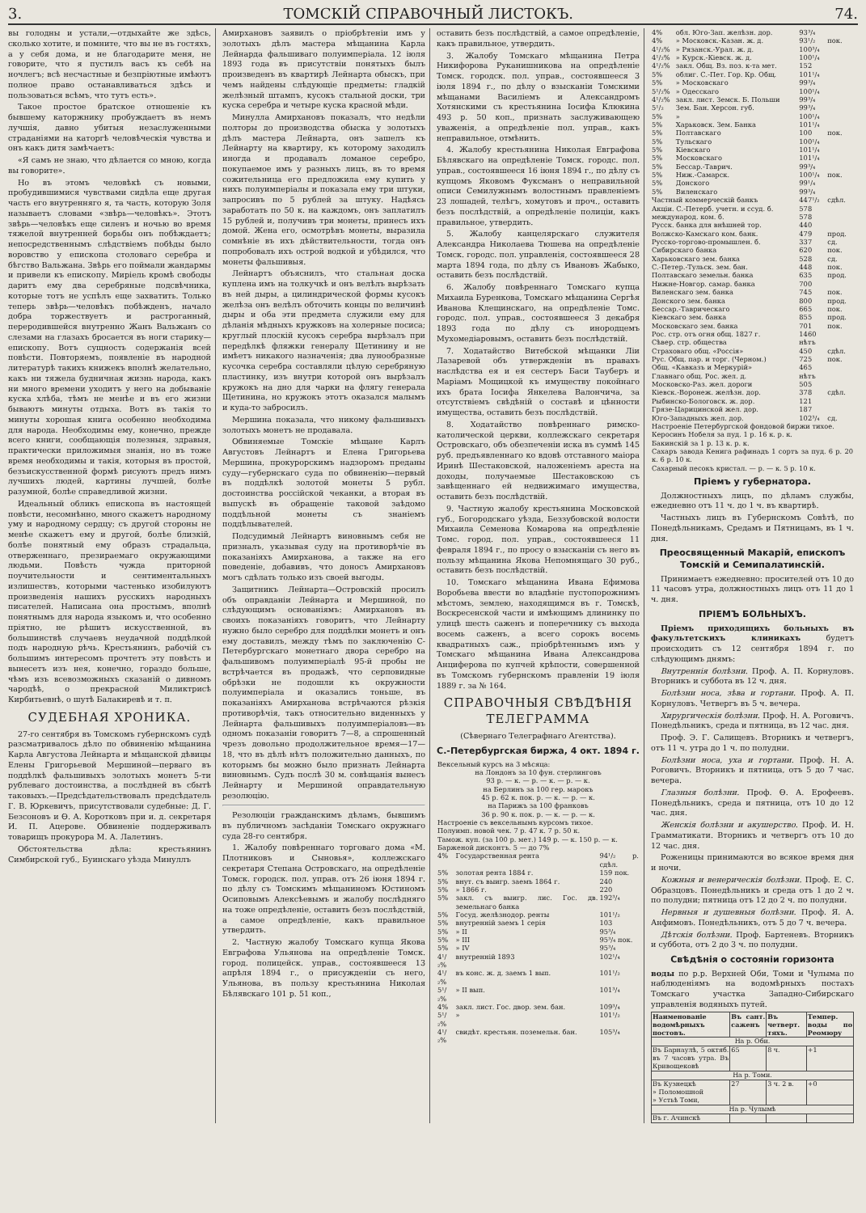3. ТОМСКІЙ СПРАВОЧНЫЙ ЛИСТОКЪ. 74.
вы голодны и устали,—отдыхайте же здѣсь, сколько хотите, и помните, что вы не въ гостяхъ, а у себя дома, и не благодарите меня, не говорите, что я пустилъ васъ къ себѣ на ночлегъ; всѣ несчастные и безпріютные имѣютъ полное право останавливаться здѣсь и пользоваться всѣмъ, что тутъ есть».
Такое простое братское отношеніе къ бывшему каторжнику пробуждаетъ въ немъ лучшія, давно убитыя незаслуженными страданіями на каторгѣ человѣческія чувства и онъ какъ дитя замѣчаетъ:
«Я самъ не знаю, что дѣлается со мною, когда вы говорите».
Но въ этомъ человѣкѣ съ новыми, пробудившимися чувствами сидѣла еще другая часть его внутренняго я, та часть, которую Золя называетъ словами «звѣрь—человѣкъ». Этотъ звѣрь—человѣкъ еще силенъ и ночью во время тяжелой внутренней борьбы онъ побѣждаетъ; непосредственнымъ слѣдствіемъ побѣды было воровство у епископа столоваго серебра и бѣгство Вальжана. Звѣрь его поймали жандармы и привели къ епископу. Миріель кромѣ свободы даритъ ему два серебряные подсвѣчника, которые тотъ не успѣлъ еще захватить. Только теперь звѣрь—человѣкъ побѣжденъ, начало добра торжествуетъ и растроганный, переродившейся внутренно Жанъ Вальжанъ со слезами на глазахъ бросается въ ноги старику—епископу. Вотъ сущность содержанія всей повѣсти. Повторяемъ, появленіе въ народной литературѣ такихъ книжекъ вполнѣ желательно, какъ ни тяжела будничная жизнь народа, какъ ни много времени уходитъ у него на добываніе куска хлѣба, тѣмъ не менѣе и въ его жизни бываютъ минуты отдыха. Вотъ въ такія то минуты хорошая книга особенно необходима для народа. Необходимы ему, конечно, прежде всего книги, сообщающія полезныя, здравыя, практически приложимыя знанія, но въ тоже время необходимы и такія, которыя въ простой, безъискусственной формѣ рисуютъ предъ нимъ лучшихъ людей, картины лучшей, болѣе разумной, болѣе справедливой жизни.
Идеальный обликъ епископа въ настоящей повѣсти, несомнѣнно, много скажетъ народному уму и народному сердцу; съ другой стороны не менѣе скажетъ ему и другой, болѣе близкій, болѣе понятный ему образъ страдальца, отверженнаго, презираемаго окружающими людьми. Повѣсть чужда приторной поучительности и сентиментальныхъ излишествъ, которыми частенько изобилуютъ произведенія нашихъ русскихъ народныхъ писателей. Написана она простымъ, вполнѣ понятнымъ для народа языкомъ и, что особенно пріятно, не рѣшитъ искусственной, въ большинствѣ случаевъ неудачной поддѣлкой подъ народную рѣчь. Крестьянинъ, рабочій съ большимъ интересомъ прочтетъ эту повѣсть и вынесетъ изъ нея, конечно, гораздо больше, чѣмъ изъ всевозможныхъ сказаній о дивномъ чародѣѣ, о прекрасной Миликтрисѣ Кирбитьевнѣ, о шутѣ Балакиревѣ и т. п.
СУДЕБНАЯ ХРОНИКА.
27-го сентября въ Томскомъ губернскомъ судѣ разсматривалось дѣло по обвиненію мѣщанина Карла Августова Лейнарта и мѣщанской дѣвицы Елены Григорьевой Мершиной—перваго въ поддѣлкѣ фальшивыхъ золотыхъ монетъ 5-ти рублеваго достоинства, а послѣдней въ сбытѣ таковыхъ.—Предсѣдательствовалъ предсѣдатель Г. В. Юркевичъ, присутствовали судебные: Д. Г. Безсоновъ и Ѳ. А. Коротковъ при и. д. секретаря И. П. Ацерове. Обвиненіе поддерживалъ товарищъ прокурора М. А. Лалетинъ.
Обстоятельства дѣла: крестьянинъ Симбирской губ., Буинскаго уѣзда Минуллъ
Амирхановъ заявилъ о пріобрѣтеніи имъ у золотыхъ дѣлъ мастера мѣщанина Карла Лейнарда фальшиваго полуимперіала. 12 іюля 1893 года въ присутствіи понятыхъ былъ произведенъ въ квартирѣ Лейнарта обыскъ, при чемъ найдены слѣдующіе предметы: гладкій желѣзный штампъ, кусокъ стальной доски, три куска серебра и четыре куска красной мѣди.
Минулла Амирхановъ показалъ, что недѣли полторы до производства обыска у золотыхъ дѣлъ мастера Лейнарта, онъ зашелъ къ Лейнарту на квартиру, къ которому заходилъ иногда и продавалъ ломаное серебро, покупаемое имъ у разныхъ лицъ, въ то время сожительница его предложила ему купить у нихъ полуимперіалы и показала ему три штуки, запросивъ по 5 рублей за штуку. Надѣясь заработать по 50 к. на каждомъ, онъ заплатилъ 15 рублей и, получивъ три монеты, принесъ ихъ домой. Жена его, осмотрѣвъ монеты, выразила сомнѣніе въ ихъ дѣйствительности, тогда онъ попробовалъ ихъ острой водкой и убѣдился, что монеты фальшивыя.
Лейнартъ объяснилъ, что стальная доска куплена имъ на толкучкѣ и онъ велѣлъ вырѣзать въ ней дыры, а цилиндрической формы кусокъ желѣза онъ велѣлъ обточить концы по величинѣ дыры и оба эти предмета служили ему для дѣланія мѣдныхъ кружковъ на холерные посиса; круглый плоскій кусокъ серебра вырѣзалъ при передѣлкѣ фляжки генералу Щетинину и не имѣетъ никакого назначенія; два лунообразные кусочка серебра составляли цѣлую серебряную пластинку, изъ внутри которой онъ вырѣзалъ кружокъ на дно для чарки на флягу генерала Щетинина, но кружокъ этотъ оказался малымъ и куда-то забросилъ.
Мершина показала, что никому фальшивыхъ золотыхъ монетъ не продавала.
Обвиняемые Томскіе мѣщане Карлъ Августовъ Лейнартъ и Елена Григорьева Мершина, прокурорскимъ надзоромъ преданы суду—губернскаго суда по обвиненію—первый въ поддѣлкѣ золотой монеты 5 рубл. достоинства россійской чеканки, а вторая въ выпускѣ въ обращеніе таковой заѣдомо поддѣльной монеты съ знаніемъ поддѣлывателей.
Подсудимый Лейнартъ виновнымъ себя не призналъ, указывая суду на противорѣчіе въ показаніяхъ Амирханова, а также на его поведеніе, добавивъ, что доносъ Амирхановъ могъ сдѣлать только изъ своей выгоды.
Защитникъ Лейнарта—Островскій просилъ объ оправданіи Лейнарта и Мершиной, по слѣдующимъ основаніямъ: Амирхановъ въ своихъ показаніяхъ говоритъ, что Лейнарту нужно было серебро для поддѣлки монетъ и онъ ему доставилъ, между тѣмъ по заключенію С-Петербургскаго монетнаго двора серебро на фальшивомъ полуимперіалѣ 95-й пробы не встрѣчается въ продажѣ, что серповидные обрѣзки не подошли къ окружности полуимперіала и оказались тоньше, въ показаніяхъ Амирханова встрѣчаются рѣзкія противорѣчія, такъ относительно виденныхъ у Лейнарта фальшивыхъ полуимперіаловъ—въ одномъ показаніи говоритъ 7—8, а спрошенный чрезъ довольно продолжительное время—17—18, что въ дѣлѣ нѣтъ положительно данныхъ, по которымъ бы можно было признать Лейнарта виновнымъ. Судъ послѣ 30 м. совѣщанія вынесъ Лейнарту и Мершиной оправдательную резолюцію.
Резолюціи гражданскимъ дѣламъ, бывшимъ въ публичномъ засѣданіи Томскаго окружнаго суда 28-го сентября.
1. Жалобу повѣреннаго торговаго дома «М. Плотниковъ и Сыновья», коллежскаго секретаря Степана Островскаго, на опредѣленіе Томск. городск. пол. управ. отъ 26 іюня 1894 г. по дѣлу съ Томскимъ мѣщаниномъ Юстиномъ Осиповымъ Алексѣевымъ и жалобу послѣдняго на тоже опредѣленіе, оставить безъ послѣдствій, а самое опредѣленіе, какъ правильное утвердить.
2. Частную жалобу Томскаго купца Якова Евграфова Ульянова на опредѣленіе Томск. город. полицейск. управ., состоявшееся 13 апрѣля 1894 г., о присужденіи съ него, Ульянова, въ пользу крестьянина Николая Бѣлявскаго 101 р. 51 коп.,
оставить безъ послѣдствій, а самое опредѣленіе, какъ правильное, утвердить.
3. Жалобу Томскаго мѣщанина Петра Никифорова Руканишникова на опредѣленіе Томск. городск. пол. управ., состоявшееся 3 іюля 1894 г., по дѣлу о взысканіи Томскими мѣщанами Василіемъ и Александромъ Хотянскими съ крестьянина Іосифа Клюкина 493 р. 50 коп., признать заслуживающею уваженія, а опредѣленіе пол. управ., какъ неправильное, отмѣнить.
4. Жалобу крестьянина Николая Евграфова Бѣлявскаго на опредѣленіе Томск. городс. пол. управ., состоявшееся 16 іюня 1894 г., по дѣлу съ купцомъ Яковомъ Фуксманъ о неправильной описи Семилужнымъ волостнымъ правленіемъ 23 лошадей, телѣгъ, хомутовъ и проч., оставить безъ послѣдствій, а опредѣленіе полиціи, какъ правильное, утвердить.
5. Жалобу канцелярскаго служителя Александра Николаева Тюшева на опредѣленіе Томск. городс. пол. управленія, состоявшееся 28 марта 1894 года, по дѣлу съ Ивановъ Жабыко, оставить безъ послѣдствій.
6. Жалобу повѣреннаго Томскаго купца Михаила Буренкова, Томскаго мѣщанина Сергѣя Иванова Клещинскаго, на опредѣленіе Томс. городс. пол. управ., состоявшееся 3 декабря 1893 года по дѣлу съ инородцемъ Мухомедіаровымъ, оставить безъ послѣдствій.
7. Ходатайство Витебской мѣщанки Ліи Лазаревой объ утвержденіи въ правахъ наслѣдства ея и ея сестеръ Баси Тауберъ и Маріамъ Мощицкой къ имуществу покойнаго ихъ брата Іосифа Янкелева Валончича, за отсутствіемъ свѣдѣній о составѣ и цѣнности имущества, оставить безъ послѣдствій.
8. Ходатайство повѣреннаго римско-католической церкви, коллежскаго секретаря Островскаго, объ обезпеченіи иска въ суммѣ 145 руб. предъявленнаго ко вдовѣ отставного маіора Иринѣ Шестаковской, наложеніемъ ареста на доходы, получаемые Шестаковскою съ завѣщеннаго ей недвижимаго имущества, оставить безъ послѣдствій.
9. Частную жалобу крестьянина Московской губ., Богородскаго уѣзда, Беззубовской волости Михаила Семенова Комарова на опредѣленіе Томс. город. пол. управ., состоявшееся 11 февраля 1894 г., по просу о взысканіи съ него въ пользу мѣщанина Якова Непомнящаго 30 руб., оставить безъ послѣдствій.
10. Томскаго мѣщанина Ивана Ефимова Воробьева ввести во владѣніе пустопорожнимъ мѣстомъ, землею, находящимся въ г. Томскѣ, Воскресенской части и имѣющимъ длининку по улицѣ шесть саженъ и поперечнику съ выхода восемь саженъ, а всего сорокъ восемь квадратныхъ саж., пріобрѣтеннымъ имъ у Томскаго мѣщанина Ивана Александрова Анциферова по купчей крѣпости, совершенной въ Томскомъ губернскомъ правленіи 19 іюля 1889 г. за № 164.
СПРАВОЧНЫЯ СВѢДѢНІЯ
ТЕЛЕГРАММА
(Сѣвернаго Телеграфнаго Агентства).
С.-Петербургская биржа, 4 окт. 1894 г.
| Вексельный курсъ на 3 мѣсяца: | | |
| на Лондонъ за 10 фун. стерлинговъ | | |
| 93 р. — к. — р. — к. — р. — к. | | |
| на Берлинъ за 100 гер. марокъ | | |
| 45 р. 62 к. пок. р. — к. — р. — к. | | |
| на Парижъ за 100 франковъ | | |
| 36 р. 90 к. пок. р. — к. — р. — к. | | |
| Настроеніе съ вексельнымъ курсомъ тихое. | | |
| Полуимп. новой чек. 7 р. 47 к. 7 р. 50 к. | | |
| Тамож. куп. (за 100 р. мет.) 149 р. — к. 150 р. — к. | | |
| Барженой дисконтъ. 5 — до 7% | | |
| 4% | Государственная рента | 94¹/₂ р. сдѣл. |
| 5% | золотая рента 1884 г. | 159 пок. |
| 5% | внут. съ выигр. заемъ 1864 г. | 240 |
| 5% | » 1866 г. | 220 |
| 5% | закл. съ выигр. лис. Гос. дв. земельнаго банка | 192³/₄ |
| 5% | Госуд. желѣзнодор. ренты | 101¹/₂ |
| 5% | внутренній заемъ 1 серія | 103 |
| 5% | » II | 95³/₄ |
| 5% | » III | 95³/₄ пок. |
| 5% | » IV | 95³/₄ |
| 4¹/₂% | внутренній 1893 | 102¹/₄ |
| 4¹/₂% | въ конс. ж. д. заемъ 1 вып. | 101¹/₂ |
| 5¹/₂% | » II вып. | 101³/₄ |
| 4% | закл. лист. Гос. двор. зем. бан. | 109³/₄ |
| 5¹/₂% | » | 101¹/₂ |
| 4¹/₂% | свидѣт. крестьян. поземельн. бан. | 105³/₄ |
| 4% | обл. Юго-Зап. желѣзн. дор. | 93³/₄ | |
| 4% | » Московск.-Казан. ж. д. | 93¹/₂ | пок. |
| 4¹/₂% | » Рязанск.-Урал. ж. д. | 100³/₄ | |
| 4¹/₂% | » Курск.-Кіевск. ж. д. | 100¹/₄ | |
| 4¹/₂% | закл. Общ. Вз. поз. к-та мет. | 152 | |
| 5% | облиг. С.-Пет. Гор. Кр. Общ. | 101¹/₄ | |
| 5% | » Московскаго | 99³/₄ | |
| 5¹/₂% | » Одесскаго | 100¹/₄ | |
| 4¹/₂% | закл. лист. Земск. Б. Польши | 99³/₄ | |
| 5¹/₂ | Зем. Бан. Херсон. губ. | 99³/₄ | |
| 5% | » | 100¹/₄ | |
| 5% | Харьковск. Зем. Банка | 101¹/₄ | |
| 5% | Полтавскаго | 100 | пок. |
| 5% | Тульскаго | 100¹/₄ | |
| 5% | Кіевскаго | 101¹/₄ | |
| 5% | Московскаго | 101¹/₄ | |
| 5% | Бессар.-Таврич. | 99³/₄ | |
| 5% | Ниж.-Самарск. | 100¹/₄ | пок. |
| 5% | Донского | 99¹/₄ | |
| 5% | Виленскаго | 99³/₄ | |
| Частный коммерческій банкъ | | 447¹/₂ | сдѣл. |
| Акціи. С.-Петерб. учетн. и ссуд. б. | | 578 | |
| международ. ком. б. | | 578 | |
| Русск. банка для внѣшней тор. | | 440 | |
| Волжско-Камскаго ком. банк. | | 479 | прод. |
| Русско-торгово-промышлен. б. | | 337 | сд. |
| Сибирскаго банка | | 620 | пок. |
| Харьковскаго зем. банка | | 528 | сд. |
| С.-Петер.-Тульск. зем. бан. | | 448 | пок. |
| Полтавскаго земельн. банка | | 635 | прод. |
| Нижне-Новгор. самар. банка | | 700 | |
| Виленскаго зем. банка | | 745 | пок. |
| Донского зем. банка | | 800 | прод. |
| Бессар.-Таврическаго | | 665 | пок. |
| Кіевскаго зем. банка | | 855 | прод. |
| Московскаго зем. банка | | 701 | пок. |
| Рос. стр. отъ огня общ. 1827 г. | | 1460 | |
| Сѣвер. стр. общества | | нѣтъ | |
| Страховаго общ. «Россія» | | 450 | сдѣл. |
| Рус. Общ. пар. и торг. (Черном.) | | 725 | пок. |
| Общ. «Кавказъ и Меркурій» | | 465 | |
| Главнаго общ. Рос. жел. д. | | нѣтъ | |
| Московско-Раз. жел. дороги | | 505 | |
| Кіевск.-Воронеж. желѣзн. дор. | | 378 | сдѣл. |
| Рыбинско-Бологовск. ж. дор. | | 121 | |
| Грязе-Царицинской жел. дор. | | 187 | |
| Юго-Западныхъ жел. дор. | | 102³/₄ | сд. |
| Настроеніе Петербургской фондовой биржи тихое. | | | |
| Керосинъ Нобеля за пуд. 1 р. 16 к. р. к. | | | |
| Бакинскій за 1 р. 13 к. р. к. | | | |
| Сахаръ завода Кенига рафинадъ 1 сортъ за пуд. 6 р. 20 к. 6 р. 10 к. | | | |
| Сахарный песокъ кристал. — р. — к. 5 р. 10 к. | | | |
Пріемъ у губернатора.
Должностныхъ лицъ, по дѣламъ службы, ежедневно отъ 11 ч. до 1 ч. въ квартирѣ.
Частныхъ лицъ въ Губернскомъ Совѣтѣ, по Понедѣльникамъ, Средамъ и Пятницамъ, въ 1 ч. дня.
Преосвященный Макарій, епископъ Томскій и Семипалатинскій.
Принимаетъ ежедневно: просителей отъ 10 до 11 часовъ утра, должностныхъ лицъ отъ 11 до 1 ч. дня.
ПРІЕМЪ БОЛЬНЫХЪ.
Пріемъ приходящихъ больныхъ въ факультетскихъ клиникахъ будетъ происходить съ 12 сентября 1894 г. по слѣдующимъ днямъ:
Внутреннія болѣзни. Проф. А. П. Корнуловъ. Вторникъ и суббота въ 12 ч. дня.
Болѣзни носа, зѣва и гортани. Проф. А. П. Корнуловъ. Четвергъ въ 5 ч. вечера.
Хирургическія болѣзни. Проф. Н. А. Роговичъ. Понедѣльникъ, среда и пятница, въ 12 час. дня.
Проф. Э. Г. Салищевъ. Вторникъ и четвергъ, отъ 11 ч. утра до 1 ч. по полудни.
Болѣзни носа, уха и гортани. Проф. Н. А. Роговичъ. Вторникъ и пятница, отъ 5 до 7 час. вечера.
Глазныя болѣзни. Проф. Ѳ. А. Ерофеевъ. Понедѣльникъ, среда и пятница, отъ 10 до 12 час. дня.
Женскія болѣзни и акушерство. Проф. И. Н. Грамматикати. Вторникъ и четвергъ отъ 10 до 12 час. дня.
Роженицы принимаются во всякое время дня и ночи.
Кожныя и венерическія болѣзни. Проф. Е. С. Образцовъ. Понедѣльникъ и среда отъ 1 до 2 ч. по полудни; пятница отъ 12 до 2 ч. по полудни.
Нервныя и душевныя болѣзни. Проф. Я. А. Анфимовъ. Понедѣльникъ, отъ 5 до 7 ч. вечера.
Дѣтскія болѣзни. Проф. Бартеневъ. Вторникъ и суббота, отъ 2 до 3 ч. по полудни.
Свѣдѣнія о состояніи горизонта
воды по р.р. Верхней Оби, Томи и Чулыма по наблюденіямъ на водомѣрныхъ постахъ Томскаго участка Западно-Сибирскаго управленія водяныхъ путей.
| Наименованіе водомѣрныхъ постовъ. | Въ сант. саженъ | Въ четверт. тяхъ. | Темпер. воды по Реомюру |
| --- | --- | --- | --- |
| На р. Оби. | | | |
| Въ Барнаулѣ, 5 октяб. въ 7 часовъ утра. Въ Кривощековѣ | 65 | 8 ч. | +1 |
| На р. Томи. | | | |
| Въ Кузнецкѣ » Поломошной » Устьѣ Томи, | 27 | 3 ч. 2 в. | +0 |
| На р. Чулымѣ | | | |
| Въ г. Ачинскѣ | | | |